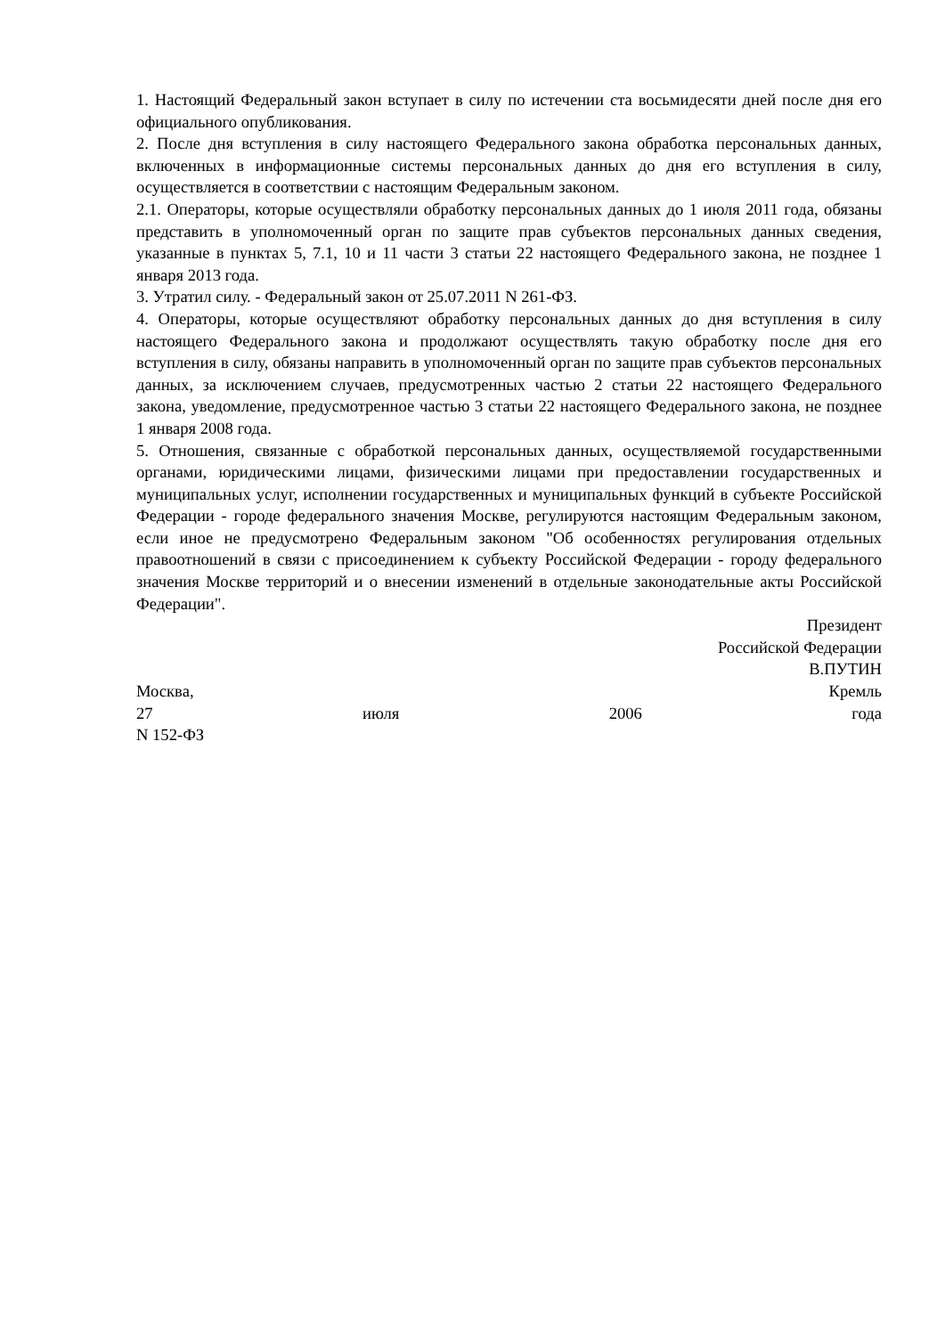1. Настоящий Федеральный закон вступает в силу по истечении ста восьмидесяти дней после дня его официального опубликования.
2. После дня вступления в силу настоящего Федерального закона обработка персональных данных, включенных в информационные системы персональных данных до дня его вступления в силу, осуществляется в соответствии с настоящим Федеральным законом.
2.1. Операторы, которые осуществляли обработку персональных данных до 1 июля 2011 года, обязаны представить в уполномоченный орган по защите прав субъектов персональных данных сведения, указанные в пунктах 5, 7.1, 10 и 11 части 3 статьи 22 настоящего Федерального закона, не позднее 1 января 2013 года.
3. Утратил силу. - Федеральный закон от 25.07.2011 N 261-ФЗ.
4. Операторы, которые осуществляют обработку персональных данных до дня вступления в силу настоящего Федерального закона и продолжают осуществлять такую обработку после дня его вступления в силу, обязаны направить в уполномоченный орган по защите прав субъектов персональных данных, за исключением случаев, предусмотренных частью 2 статьи 22 настоящего Федерального закона, уведомление, предусмотренное частью 3 статьи 22 настоящего Федерального закона, не позднее 1 января 2008 года.
5. Отношения, связанные с обработкой персональных данных, осуществляемой государственными органами, юридическими лицами, физическими лицами при предоставлении государственных и муниципальных услуг, исполнении государственных и муниципальных функций в субъекте Российской Федерации - городе федерального значения Москве, регулируются настоящим Федеральным законом, если иное не предусмотрено Федеральным законом "Об особенностях регулирования отдельных правоотношений в связи с присоединением к субъекту Российской Федерации - городу федерального значения Москве территорий и о внесении изменений в отдельные законодательные акты Российской Федерации".
Президент
Российской Федерации
В.ПУТИН
Москва, Кремль
27 июля 2006 года
N 152-ФЗ